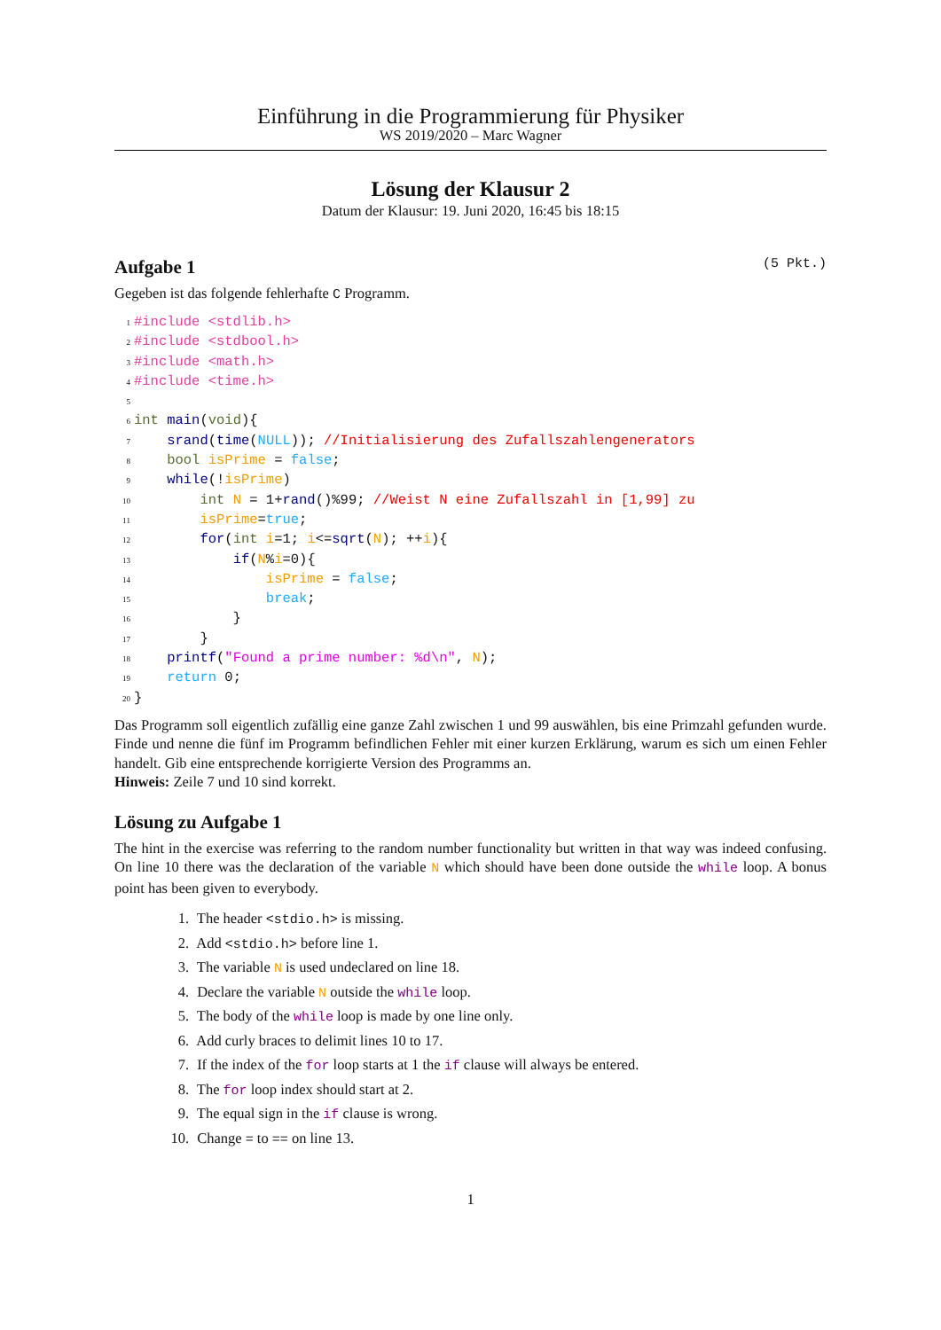Einführung in die Programmierung für Physiker
WS 2019/2020 – Marc Wagner
Lösung der Klausur 2
Datum der Klausur: 19. Juni 2020, 16:45 bis 18:15
Aufgabe 1 (5 Pkt.)
Gegeben ist das folgende fehlerhafte C Programm.
1#include <stdlib.h>
2#include <stdbool.h>
3#include <math.h>
4#include <time.h>
5
6 int main(void){
7    srand(time(NULL)); //Initialisierung des Zufallszahlengenerators
8    bool isPrime = false;
9    while(!isPrime)
10        int N = 1+rand()%99; //Weist N eine Zufallszahl in [1,99] zu
11        isPrime=true;
12        for(int i=1; i<=sqrt(N); ++i){
13            if(N%i=0){
14                isPrime = false;
15                break;
16            }
17        }
18    printf("Found a prime number: %d\n", N);
19    return 0;
20}
Das Programm soll eigentlich zufällig eine ganze Zahl zwischen 1 und 99 auswählen, bis eine Primzahl gefunden wurde. Finde und nenne die fünf im Programm befindlichen Fehler mit einer kurzen Erklärung, warum es sich um einen Fehler handelt. Gib eine entsprechende korrigierte Version des Programms an.
Hinweis: Zeile 7 und 10 sind korrekt.
Lösung zu Aufgabe 1
The hint in the exercise was referring to the random number functionality but written in that way was indeed confusing. On line 10 there was the declaration of the variable N which should have been done outside the while loop. A bonus point has been given to everybody.
1. The header <stdio.h> is missing.
2. Add <stdio.h> before line 1.
3. The variable N is used undeclared on line 18.
4. Declare the variable N outside the while loop.
5. The body of the while loop is made by one line only.
6. Add curly braces to delimit lines 10 to 17.
7. If the index of the for loop starts at 1 the if clause will always be entered.
8. The for loop index should start at 2.
9. The equal sign in the if clause is wrong.
10. Change = to == on line 13.
1